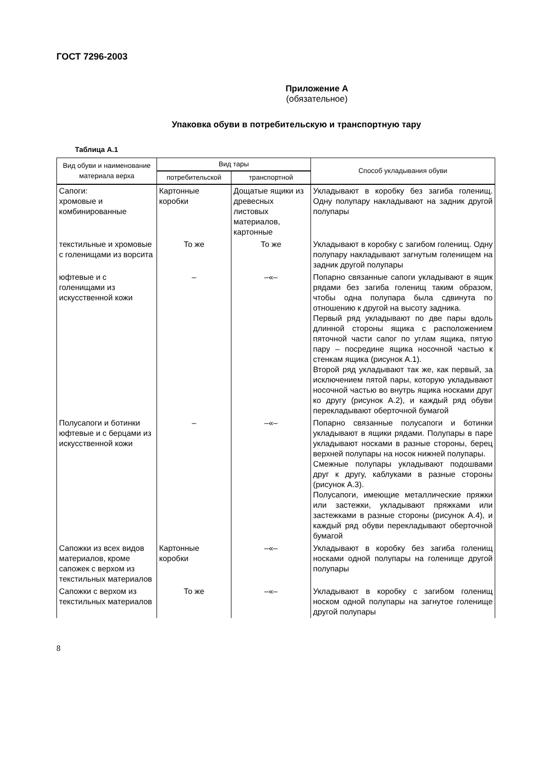ГОСТ 7296-2003
Приложение А
(обязательное)
Упаковка обуви в потребительскую и транспортную тару
Таблица А.1
| Вид обуви и наименование материала верха | Вид тары | | Способ укладывания обуви |
| --- | --- | --- | --- |
| | потребительской | транспортной | |
| Сапоги: хромовые и комбинированные | Картонные коробки | Дощатые ящики из древесных листовых материалов, картонные | Укладывают в коробку без загиба голенищ. Одну полупару накладывают на задник другой полупары |
| текстильные и хромовые с голенищами из ворсита | То же | То же | Укладывают в коробку с загибом голенищ. Одну полупару накладывают загнутым голенищем на задник другой полупары |
| юфтевые и с голенищами из искусственной кожи | – | –«– | Попарно связанные сапоги укладывают в ящик рядами без загиба голенищ таким образом, чтобы одна полупара была сдвинута по отношению к другой на высоту задника. Первый ряд укладывают по две пары вдоль длинной стороны ящика с расположением пяточной части сапог по углам ящика, пятую пару – посредине ящика носочной частью к стенкам ящика (рисунок А.1). Второй ряд укладывают так же, как первый, за исключением пятой пары, которую укладывают носочной частью во внутрь ящика носками друг ко другу (рисунок А.2), и каждый ряд обуви перекладывают оберточной бумагой |
| Полусапоги и ботинки юфтевые и с берцами из искусственной кожи | – | –«– | Попарно связанные полусапоги и ботинки укладывают в ящики рядами. Полупары в паре укладывают носками в разные стороны, берец верхней полупары на носок нижней полупары. Смежные полупары укладывают подошвами друг к другу, каблуками в разные стороны (рисунок А.3). Полусапоги, имеющие металлические пряжки или застежки, укладывают пряжками или застежками в разные стороны (рисунок А.4), и каждый ряд обуви перекладывают оберточной бумагой |
| Сапожки из всех видов материалов, кроме сапожек с верхом из текстильных материалов | Картонные коробки | –«– | Укладывают в коробку без загиба голенищ носками одной полупары на голенище другой полупары |
| Сапожки с верхом из текстильных материалов | То же | –«– | Укладывают в коробку с загибом голенищ носком одной полупары на загнутое голенище другой полупары |
8